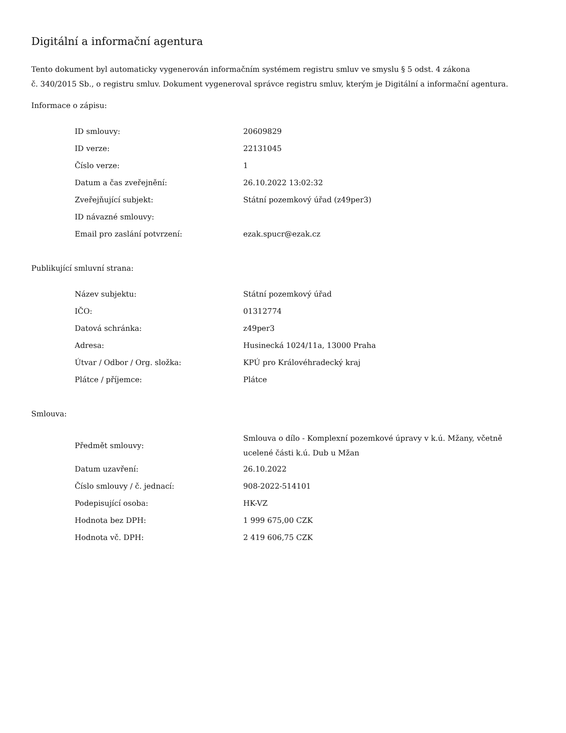Digitální a informační agentura
Tento dokument byl automaticky vygenerován informačním systémem registru smluv ve smyslu § 5 odst. 4 zákona
č. 340/2015 Sb., o registru smluv. Dokument vygeneroval správce registru smluv, kterým je Digitální a informační agentura.
Informace o zápisu:
| ID smlouvy: | 20609829 |
| ID verze: | 22131045 |
| Číslo verze: | 1 |
| Datum a čas zveřejnění: | 26.10.2022 13:02:32 |
| Zveřejňující subjekt: | Státní pozemkový úřad (z49per3) |
| ID návazné smlouvy: | |
| Email pro zaslání potvrzení: | ezak.spucr@ezak.cz |
Publikující smluvní strana:
| Název subjektu: | Státní pozemkový úřad |
| IČO: | 01312774 |
| Datová schránka: | z49per3 |
| Adresa: | Husinecká 1024/11a, 13000 Praha |
| Útvar / Odbor / Org. složka: | KPÚ pro Královéhradecký kraj |
| Plátce / příjemce: | Plátce |
Smlouva:
| Předmět smlouvy: | Smlouva o dílo - Komplexní pozemkové úpravy v k.ú. Mžany, včetně ucelené části k.ú. Dub u Mžan |
| Datum uzavření: | 26.10.2022 |
| Číslo smlouvy / č. jednací: | 908-2022-514101 |
| Podepisující osoba: | HK-VZ |
| Hodnota bez DPH: | 1 999 675,00 CZK |
| Hodnota vč. DPH: | 2 419 606,75 CZK |